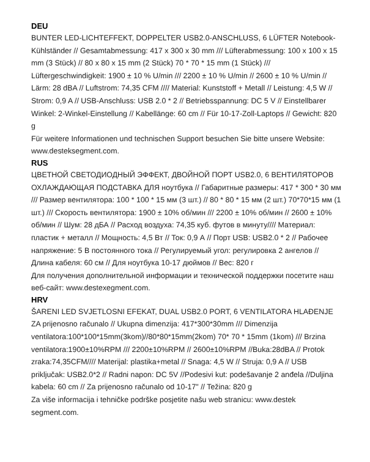DEU
BUNTER LED-LICHTEFFEKT, DOPPELTER USB2.0-ANSCHLUSS, 6 LÜFTER Notebook-Kühlständer // Gesamtabmessung: 417 x 300 x 30 mm /// Lüfterabmessung: 100 x 100 x 15 mm (3 Stück) // 80 x 80 x 15 mm (2 Stück) 70 * 70 * 15 mm (1 Stück) /// Lüftergeschwindigkeit: 1900 ± 10 % U/min /// 2200 ± 10 % U/min // 2600 ± 10 % U/min // Lärm: 28 dBA // Luftstrom: 74,35 CFM //// Material: Kunststoff + Metall // Leistung: 4,5 W // Strom: 0,9 A // USB-Anschluss: USB 2.0 * 2 // Betriebsspannung: DC 5 V // Einstellbarer Winkel: 2-Winkel-Einstellung // Kabellänge: 60 cm // Für 10-17-Zoll-Laptops // Gewicht: 820 g
Für weitere Informationen und technischen Support besuchen Sie bitte unsere Website: www.desteksegment.com.
RUS
ЦВЕТНОЙ СВЕТОДИОДНЫЙ ЭФФЕКТ, ДВОЙНОЙ ПОРТ USB2.0, 6 ВЕНТИЛЯТОРОВ ОХЛАЖДАЮЩАЯ ПОДСТАВКА ДЛЯ ноутбука // Габаритные размеры: 417 * 300 * 30 мм /// Размер вентилятора: 100 * 100 * 15 мм (3 шт.) // 80 * 80 * 15 мм (2 шт.) 70*70*15 мм (1 шт.) /// Скорость вентилятора: 1900 ± 10% об/мин /// 2200 ± 10% об/мин // 2600 ± 10% об/мин // Шум: 28 дБА // Расход воздуха: 74,35 куб. футов в минуту//// Материал: пластик + металл // Мощность: 4,5 Вт // Ток: 0,9 А // Порт USB: USB2.0 * 2 // Рабочее напряжение: 5 В постоянного тока // Регулируемый угол: регулировка 2 ангелов // Длина кабеля: 60 см // Для ноутбука 10-17 дюймов // Вес: 820 г
Для получения дополнительной информации и технической поддержки посетите наш веб-сайт: www.destexegment.com.
HRV
ŠARENI LED SVJETLOSNI EFEKAT, DUAL USB2.0 PORT, 6 VENTILATORA HLAĐENJE ZA prijenosno računalo // Ukupna dimenzija: 417*300*30mm /// Dimenzija ventilatora:100*100*15mm(3kom)//80*80*15mm(2kom) 70* 70 * 15mm (1kom) /// Brzina ventilatora:1900±10%RPM /// 2200±10%RPM // 2600±10%RPM //Buka:28dBA // Protok zraka:74,35CFM//// Materijal: plastika+metal // Snaga: 4,5 W // Struja: 0,9 A // USB priključak: USB2.0*2 // Radni napon: DC 5V //Podesivi kut: podešavanje 2 anđela //Duljina kabela: 60 cm // Za prijenosno računalo od 10-17" // Težina: 820 g
Za više informacija i tehničke podrške posjetite našu web stranicu: www.destek segment.com.